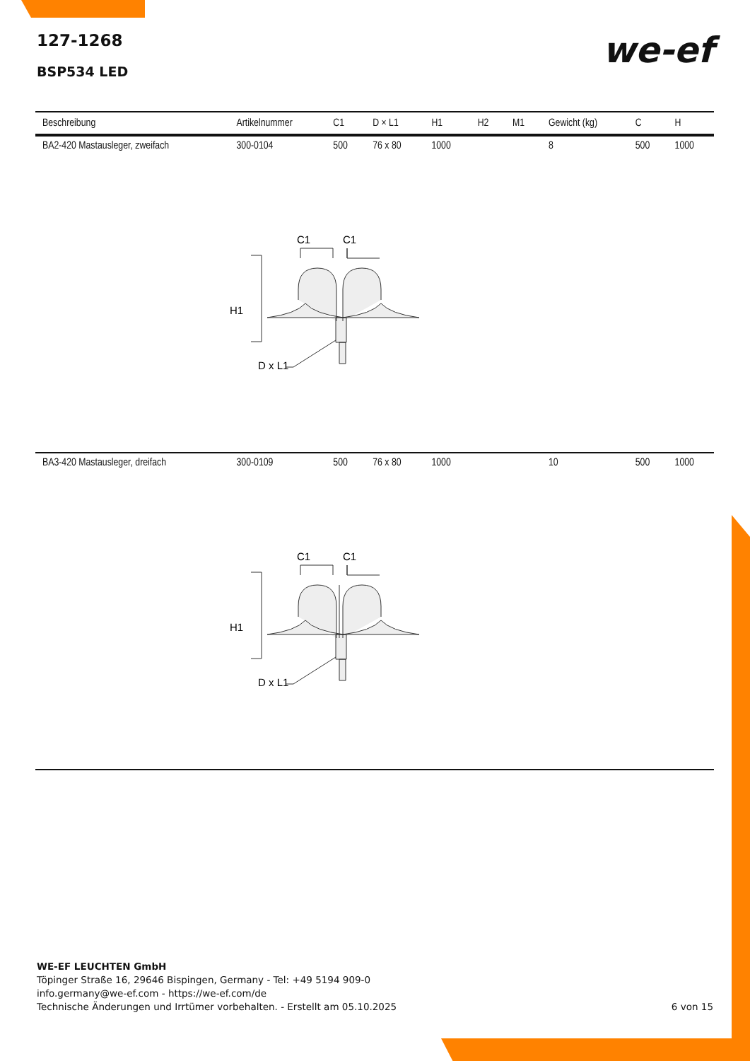127-1268
BSP534 LED
we-ef
| Beschreibung | Artikelnummer | C1 | D × L1 | H1 | H2 | M1 | Gewicht (kg) | C | H |
| --- | --- | --- | --- | --- | --- | --- | --- | --- | --- |
| BA2-420 Mastausleger, zweifach | 300-0104 | 500 | 76 x 80 | 1000 | | | 8 | 500 | 1000 |
| C1 C1 H1 D x L1 | | | | | | | | | |
| BA3-420 Mastausleger, dreifach | 300-0109 | 500 | 76 x 80 | 1000 | | | 10 | 500 | 1000 |
| C1 C1 H1 D x L1 | | | | | | | | | |
WE-EF LEUCHTEN GmbH
Töpinger Straße 16, 29646 Bispingen, Germany - Tel: +49 5194 909-0
info.germany@we-ef.com - https://we-ef.com/de
Technische Änderungen und Irrtümer vorbehalten. - Erstellt am 05.10.2025 6 von 15